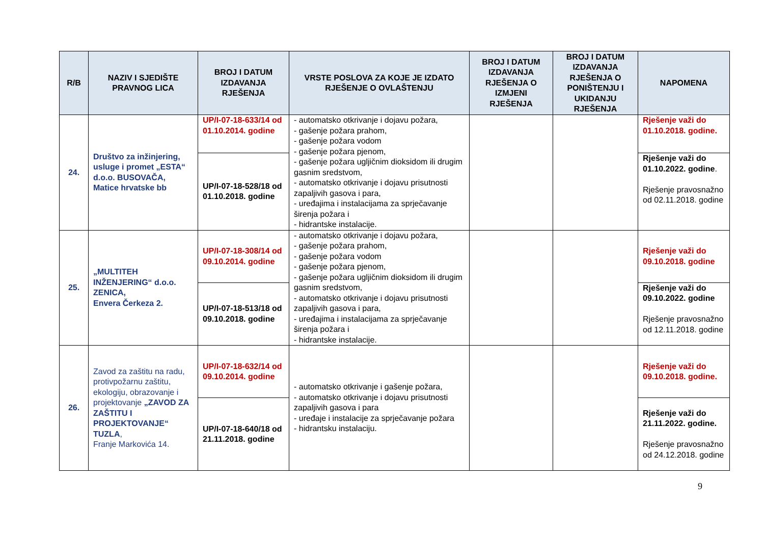| R/B | NAZIV I SJEDIŠTE PRAVNOG LICA | BROJ I DATUM IZDAVANJA RJEŠENJA | VRSTE POSLOVA ZA KOJE JE IZDATO RJEŠENJE O OVLAŠTENJU | BROJ I DATUM IZDAVANJA RJEŠENJA O IZMJENI RJEŠENJA | BROJ I DATUM IZDAVANJA RJEŠENJA O PONIŠTENJU I UKIDANJU RJEŠENJA | NAPOMENA |
| --- | --- | --- | --- | --- | --- | --- |
| 24. | Društvo za inžinjering, usluge i promet „ESTA“ d.o.o. BUSOVAČA, Matice hrvatske bb | UP/I-07-18-633/14 od 01.10.2014. godine | - automatsko otkrivanje i dojavu požara, - gašenje požara prahom, - gašenje požara vodom - gašenje požara pjenom, - gašenje požara ugljičnim dioksidom ili drugim gasnim sredstvom, - automatsko otkrivanje i dojavu prisutnosti zapaljivih gasova i para, - uređajima i instalacijama za sprječavanje širenja požara i - hidrantske instalacije. | | | Rješenje važi do 01.10.2018. godine. |
| | | UP/I-07-18-528/18 od 01.10.2018. godine | | | | Rješenje važi do 01.10.2022. godine . Rješenje pravosnažno od 02.11.2018. godine |
| 25. | „MULTITEH INŽENJERING“ d.o.o. ZENICA, Envera Čerkeza 2. | UP/I-07-18-308/14 od 09.10.2014. godine | - automatsko otkrivanje i dojavu požara, - gašenje požara prahom, - gašenje požara vodom - gašenje požara pjenom, - gašenje požara ugljičnim dioksidom ili drugim gasnim sredstvom, - automatsko otkrivanje i dojavu prisutnosti zapaljivih gasova i para, - uređajima i instalacijama za sprječavanje širenja požara i - hidrantske instalacije. | | | Rješenje važi do 09.10.2018. godine |
| | | UP/I-07-18-513/18 od 09.10.2018. godine | | | | Rješenje važi do 09.10.2022. godine Rješenje pravosnažno od 12.11.2018. godine |
| 26. | Zavod za zaštitu na radu, protivpožarnu zaštitu, ekologiju, obrazovanje i projektovanje „ZAVOD ZA ZAŠTITU I PROJEKTOVANJE“ TUZLA , Franje Markovića 14. | UP/I-07-18-632/14 od 09.10.2014. godine | - automatsko otkrivanje i gašenje požara, - automatsko otkrivanje i dojavu prisutnosti zapaljivih gasova i para - uređaje i instalacije za sprječavanje požara - hidrantsku instalaciju. | | | Rješenje važi do 09.10.2018. godine. |
| | | UP/I-07-18-640/18 od 21.11.2018. godine | | | | Rješenje važi do 21.11.2022. godine. Rješenje pravosnažno od 24.12.2018. godine |
9